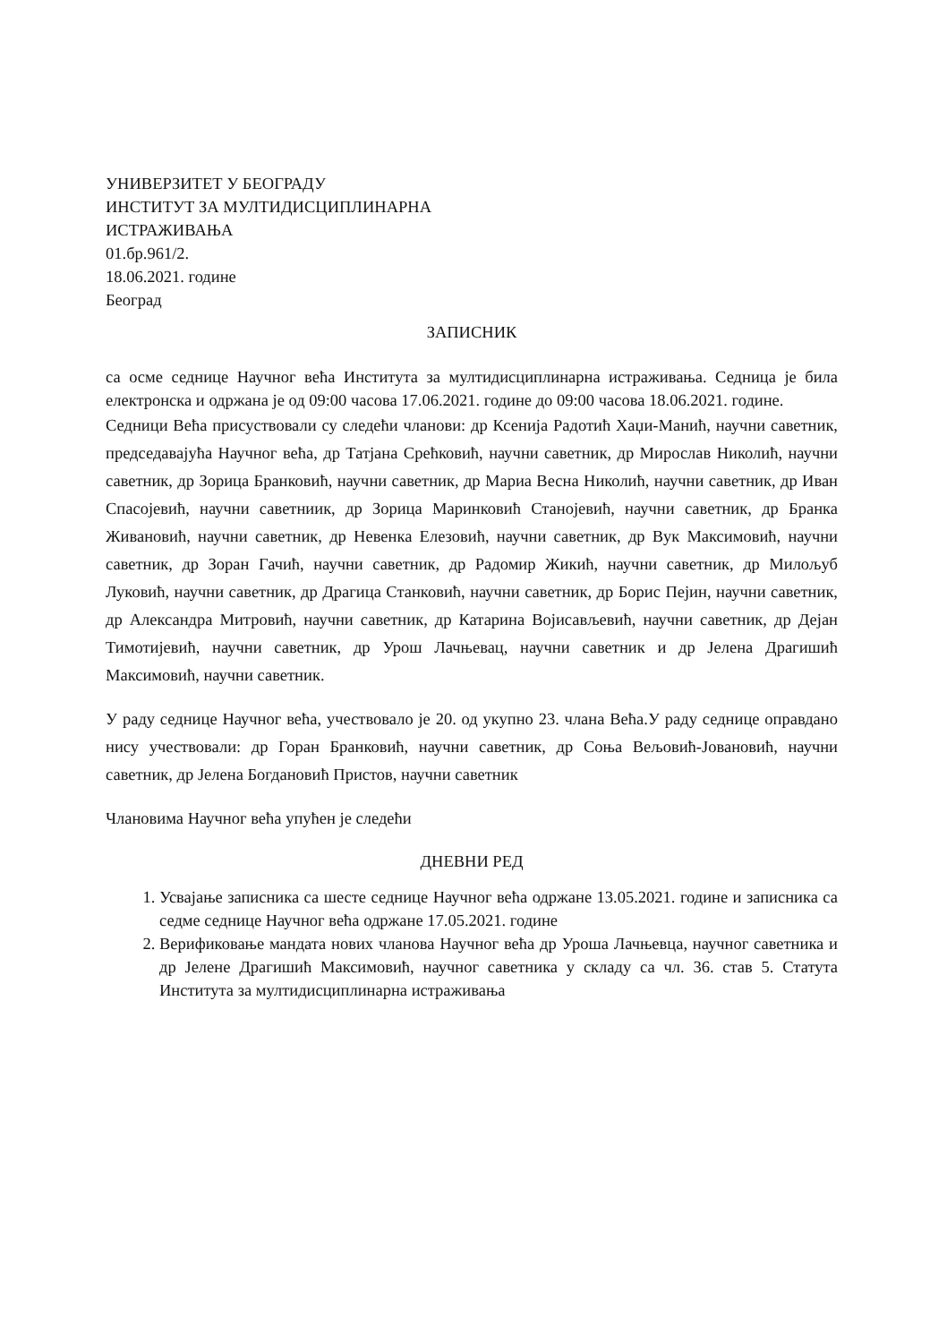УНИВЕРЗИТЕТ У БЕОГРАДУ
ИНСТИТУТ ЗА МУЛТИДИСЦИПЛИНАРНА
ИСТРАЖИВАЊА
01.бр.961/2.
18.06.2021. године
Београд
ЗАПИСНИК
са осме седнице Научног већа Института за мултидисциплинарна истраживања. Седница је била електронска и одржана је од 09:00 часова 17.06.2021. године до 09:00 часова 18.06.2021. године.
Седници Већа присуствовали су следећи чланови: др Ксенија Радотић Хаџи-Манић, научни саветник, председавајућа Научног већа, др Татјана Срећковић, научни саветник, др Мирослав Николић, научни саветник, др Зорица Бранковић, научни саветник, др Мариа Весна Николић, научни саветник, др Иван Спасојевић, научни саветниик, др Зорица Маринковић Станојевић, научни саветник, др Бранка Живановић, научни саветник, др Невенка Елезовић, научни саветник, др Вук Максимовић, научни саветник, др Зоран Гачић, научни саветник, др Радомир Жикић, научни саветник, др Милољуб Луковић, научни саветник, др Драгица Станковић, научни саветник, др Борис Пејин, научни саветник, др Александра Митровић, научни саветник, др Катарина Војисављевић, научни саветник, др Дејан Тимотијевић, научни саветник, др Урош Лачњевац, научни саветник и др Јелена Драгишић Максимовић, научни саветник.
У раду седнице Научног већа, учествовало је 20. од укупно 23. члана Већа.У раду седнице оправдано нису учествовали: др Горан Бранковић, научни саветник, др Соња Вељовић-Јовановић, научни саветник, др Јелена Богдановић Пристов, научни саветник
Члановима Научног већа упућен је следећи
ДНЕВНИ РЕД
1. Усвајање записника са шесте седнице Научног већа одржане 13.05.2021. године и записника са седме седнице Научног већа одржане 17.05.2021. године
2. Верификовање мандата нових чланова Научног већа др Уроша Лачњевца, научног саветника и др Јелене Драгишић Максимовић, научног саветника у складу са чл. 36. став 5. Статута Института за мултидисциплинарна истраживања